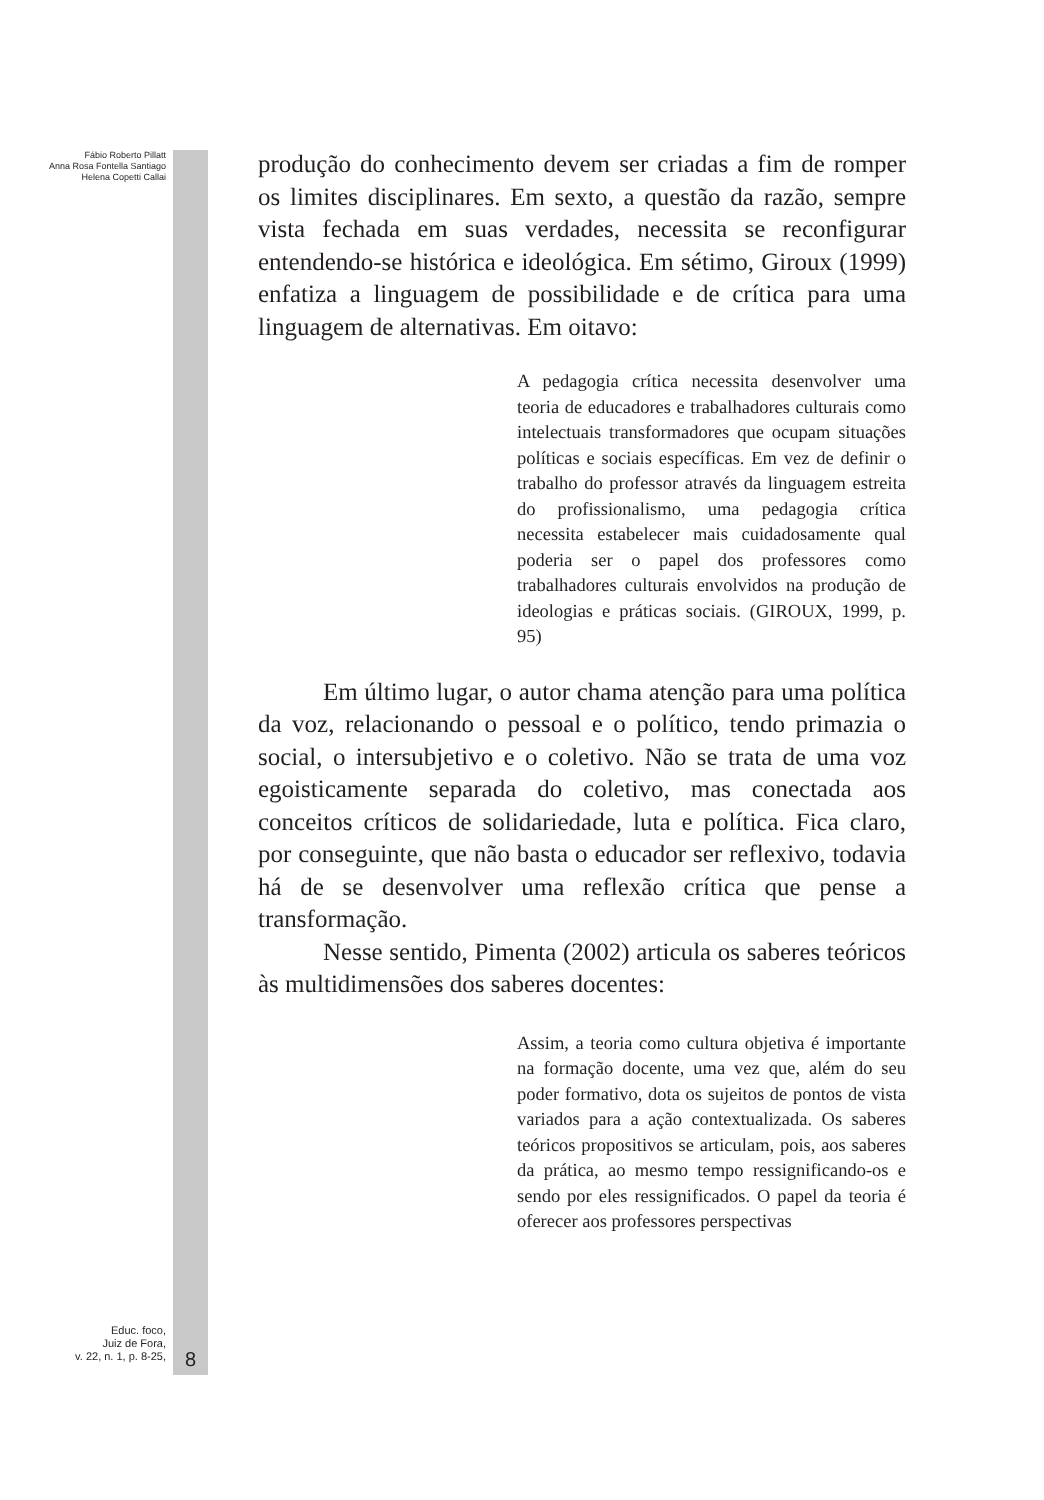Fábio Roberto Pillatt
Anna Rosa Fontella Santiago
Helena Copetti Callai
Educ. foco,
Juiz de Fora,
v. 22, n. 1, p. 8-25,
8
produção do conhecimento devem ser criadas a fim de romper os limites disciplinares. Em sexto, a questão da razão, sempre vista fechada em suas verdades, necessita se reconfigurar entendendo-se histórica e ideológica. Em sétimo, Giroux (1999) enfatiza a linguagem de possibilidade e de crítica para uma linguagem de alternativas. Em oitavo:
A pedagogia crítica necessita desenvolver uma teoria de educadores e trabalhadores culturais como intelectuais transformadores que ocupam situações políticas e sociais específicas. Em vez de definir o trabalho do professor através da linguagem estreita do profissionalismo, uma pedagogia crítica necessita estabelecer mais cuidadosamente qual poderia ser o papel dos professores como trabalhadores culturais envolvidos na produção de ideologias e práticas sociais. (GIROUX, 1999, p. 95)
Em último lugar, o autor chama atenção para uma política da voz, relacionando o pessoal e o político, tendo primazia o social, o intersubjetivo e o coletivo. Não se trata de uma voz egoisticamente separada do coletivo, mas conectada aos conceitos críticos de solidariedade, luta e política. Fica claro, por conseguinte, que não basta o educador ser reflexivo, todavia há de se desenvolver uma reflexão crítica que pense a transformação.
Nesse sentido, Pimenta (2002) articula os saberes teóricos às multidimensões dos saberes docentes:
Assim, a teoria como cultura objetiva é importante na formação docente, uma vez que, além do seu poder formativo, dota os sujeitos de pontos de vista variados para a ação contextualizada. Os saberes teóricos propositivos se articulam, pois, aos saberes da prática, ao mesmo tempo ressignificando-os e sendo por eles ressignificados. O papel da teoria é oferecer aos professores perspectivas